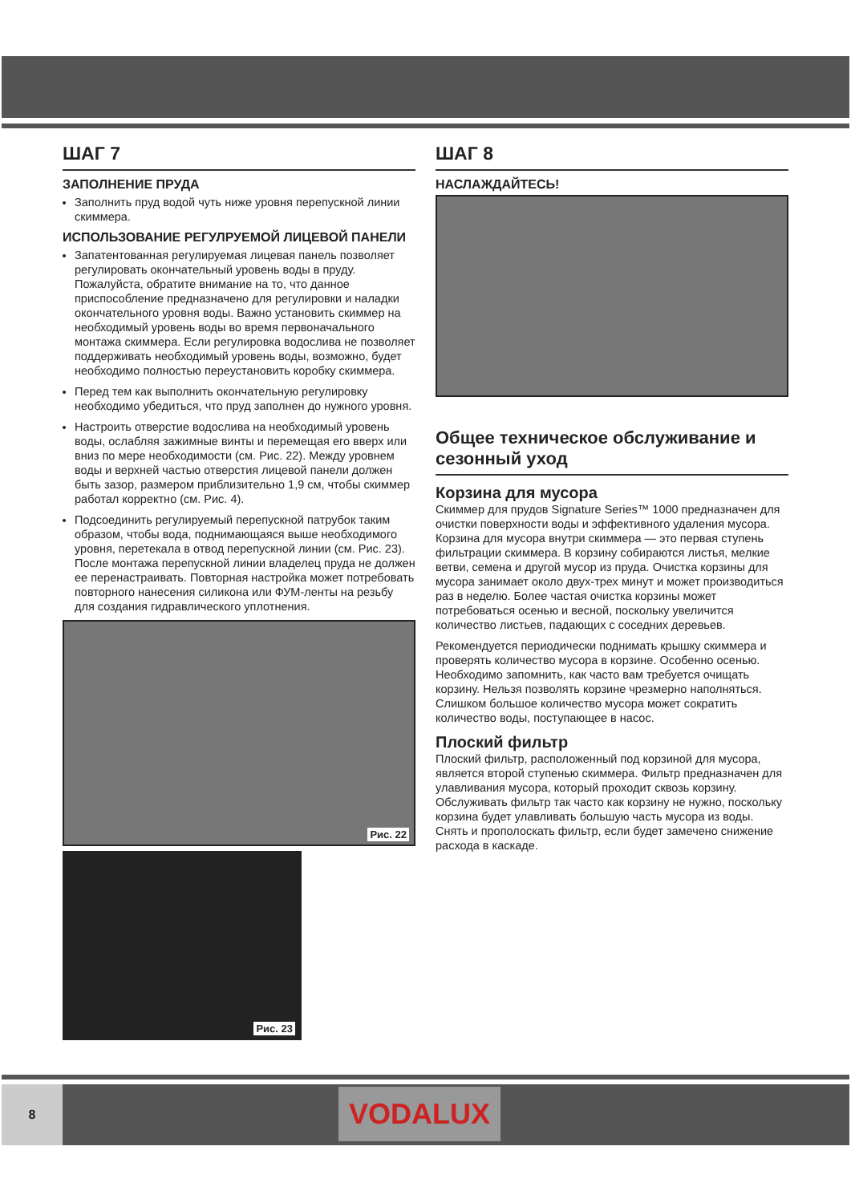ШАГ 7
ЗАПОЛНЕНИЕ ПРУДА
Заполнить пруд водой чуть ниже уровня перепускной линии скиммера.
ИСПОЛЬЗОВАНИЕ РЕГУЛРУЕМОЙ ЛИЦЕВОЙ ПАНЕЛИ
Запатентованная регулируемая лицевая панель позволяет регулировать окончательный уровень воды в пруду. Пожалуйста, обратите внимание на то, что данное приспособление предназначено для регулировки и наладки окончательного уровня воды. Важно установить скиммер на необходимый уровень воды во время первоначального монтажа скиммера. Если регулировка водослива не позволяет поддерживать необходимый уровень воды, возможно, будет необходимо полностью переустановить коробку скиммера.
Перед тем как выполнить окончательную регулировку необходимо убедиться, что пруд заполнен до нужного уровня.
Настроить отверстие водослива на необходимый уровень воды, ослабляя зажимные винты и перемещая его вверх или вниз по мере необходимости (см. Рис. 22). Между уровнем воды и верхней частью отверстия лицевой панели должен быть зазор, размером приблизительно 1,9 см, чтобы скиммер работал корректно (см. Рис. 4).
Подсоединить регулируемый перепускной патрубок таким образом, чтобы вода, поднимающаяся выше необходимого уровня, перетекала в отвод перепускной линии (см. Рис. 23). После монтажа перепускной линии владелец пруда не должен ее перенастраивать. Повторная настройка может потребовать повторного нанесения силикона или ФУМ-ленты на резьбу для создания гидравлического уплотнения.
Рис. 22
Рис. 23
ШАГ 8
НАСЛАЖДАЙТЕСЬ!
Общее техническое обслуживание и сезонный уход
Корзина для мусора
Скиммер для прудов Signature Series™ 1000 предназначен для очистки поверхности воды и эффективного удаления мусора. Корзина для мусора внутри скиммера — это первая ступень фильтрации скиммера. В корзину собираются листья, мелкие ветви, семена и другой мусор из пруда. Очистка корзины для мусора занимает около двух-трех минут и может производиться раз в неделю. Более частая очистка корзины может потребоваться осенью и весной, поскольку увеличится количество листьев, падающих с соседних деревьев.
Рекомендуется периодически поднимать крышку скиммера и проверять количество мусора в корзине. Особенно осенью. Необходимо запомнить, как часто вам требуется очищать корзину. Нельзя позволять корзине чрезмерно наполняться. Слишком большое количество мусора может сократить количество воды, поступающее в насос.
Плоский фильтр
Плоский фильтр, расположенный под корзиной для мусора, является второй ступенью скиммера. Фильтр предназначен для улавливания мусора, который проходит сквозь корзину. Обслуживать фильтр так часто как корзину не нужно, поскольку корзина будет улавливать большую часть мусора из воды. Снять и прополоскать фильтр, если будет замечено снижение расхода в каскаде.
8
VODALUX